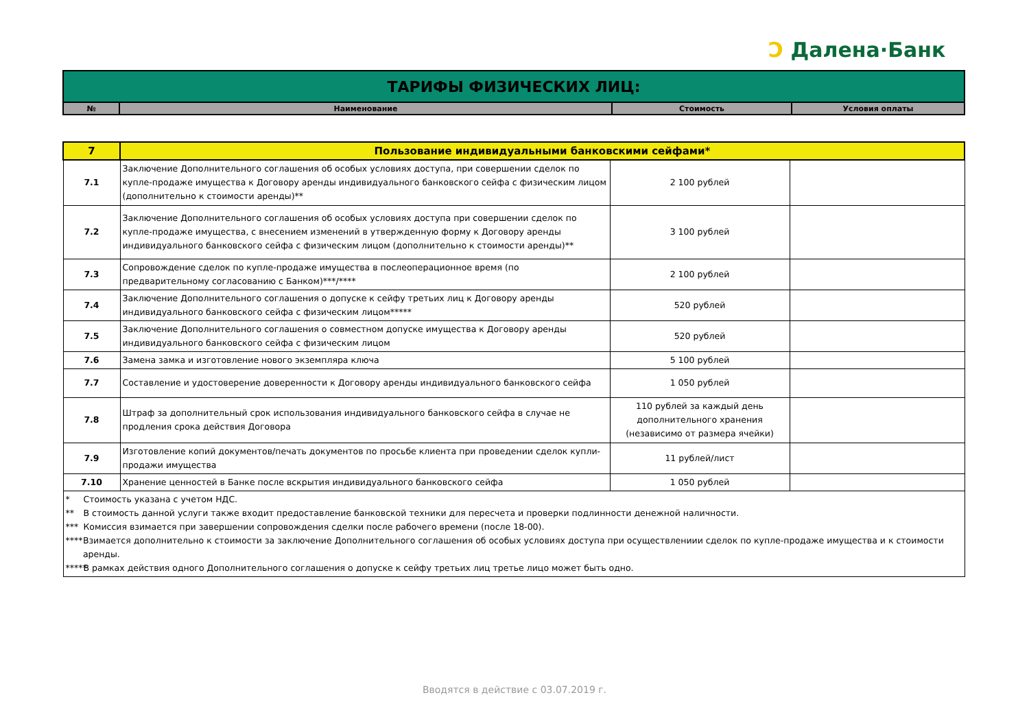Ɔ Далена·Банк
| ТАРИФЫ ФИЗИЧЕСКИХ ЛИЦ: | | | |
| № | Наименование | Стоимость | Условия оплаты |
| 7 | Пользование индивидуальными банковскими сейфами* | | |
| 7.1 | Заключение Дополнительного соглашения об особых условиях доступа, при совершении сделок по купле-продаже имущества к Договору аренды индивидуального банковского сейфа с физическим лицом (дополнительно к стоимости аренды)** | 2 100 рублей | |
| 7.2 | Заключение Дополнительного соглашения об особых условиях доступа при совершении сделок по купле-продаже имущества, с внесением изменений в утвержденную форму к Договору аренды индивидуального банковского сейфа с физическим лицом (дополнительно к стоимости аренды)** | 3 100 рублей | |
| 7.3 | Сопровождение сделок по купле-продаже имущества в послеоперационное время (по предварительному согласованию с Банком)***/**** | 2 100 рублей | |
| 7.4 | Заключение Дополнительного соглашения о допуске к сейфу третьих лиц к Договору аренды индивидуального банковского сейфа с физическим лицом***** | 520 рублей | |
| 7.5 | Заключение Дополнительного соглашения о совместном допуске имущества к Договору аренды индивидуального банковского сейфа с физическим лицом | 520 рублей | |
| 7.6 | Замена замка и изготовление нового экземпляра ключа | 5 100 рублей | |
| 7.7 | Составление и удостоверение доверенности к Договору аренды индивидуального банковского сейфа | 1 050 рублей | |
| 7.8 | Штраф за дополнительный срок использования индивидуального банковского сейфа в случае не продления срока действия Договора | 110 рублей за каждый день дополнительного хранения (независимо от размера ячейки) | |
| 7.9 | Изготовление копий документов/печать документов по просьбе клиента при проведении сделок купли-продажи имущества | 11 рублей/лист | |
| 7.10 | Хранение ценностей в Банке после вскрытия индивидуального банковского сейфа | 1 050 рублей | |
| * Стоимость указана с учетом НДС. ** В стоимость данной услуги также входит предоставление банковской техники для пересчета и проверки подлинности денежной наличности. *** Комиссия взимается при завершении сопровождения сделки после рабочего времени (после 18-00). **** Взимается дополнительно к стоимости за заключение Дополнительного соглашения об особых условиях доступа при осуществлениии сделок по купле-продаже имущества и к стоимости аренды. ***** В рамках действия одного Дополнительного соглашения о допуске к сейфу третьих лиц третье лицо может быть одно. | | | |
Вводятся в действие с 03.07.2019 г.